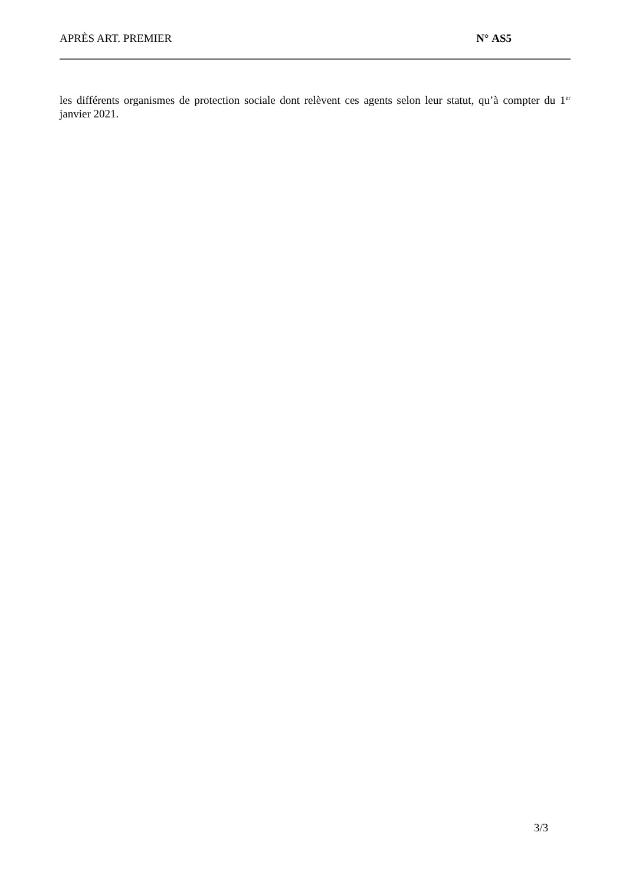APRÈS ART. PREMIER N° AS5
les différents organismes de protection sociale dont relèvent ces agents selon leur statut, qu’à compter du 1<sup>er</sup> janvier 2021.
3/3